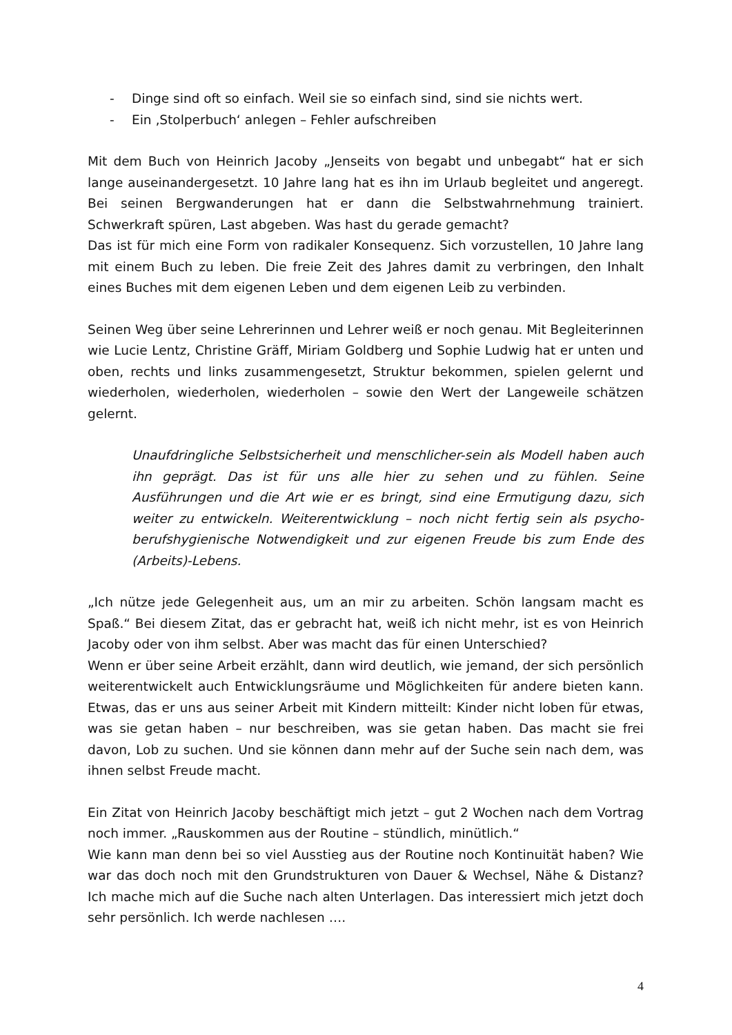- Dinge sind oft so einfach. Weil sie so einfach sind, sind sie nichts wert.
- Ein ‚Stolperbuch‘ anlegen – Fehler aufschreiben
Mit dem Buch von Heinrich Jacoby „Jenseits von begabt und unbegabt“ hat er sich lange auseinandergesetzt. 10 Jahre lang hat es ihn im Urlaub begleitet und angeregt. Bei seinen Bergwanderungen hat er dann die Selbstwahrnehmung trainiert. Schwerkraft spüren, Last abgeben. Was hast du gerade gemacht?
Das ist für mich eine Form von radikaler Konsequenz. Sich vorzustellen, 10 Jahre lang mit einem Buch zu leben. Die freie Zeit des Jahres damit zu verbringen, den Inhalt eines Buches mit dem eigenen Leben und dem eigenen Leib zu verbinden.
Seinen Weg über seine Lehrerinnen und Lehrer weiß er noch genau. Mit Begleiterinnen wie Lucie Lentz, Christine Gräff, Miriam Goldberg und Sophie Ludwig hat er unten und oben, rechts und links zusammengesetzt, Struktur bekommen, spielen gelernt und wiederholen, wiederholen, wiederholen – sowie den Wert der Langeweile schätzen gelernt.
Unaufdringliche Selbstsicherheit und menschlicher-sein als Modell haben auch ihn geprägt. Das ist für uns alle hier zu sehen und zu fühlen. Seine Ausführungen und die Art wie er es bringt, sind eine Ermutigung dazu, sich weiter zu entwickeln. Weiterentwicklung – noch nicht fertig sein als psycho-berufshygienische Notwendigkeit und zur eigenen Freude bis zum Ende des (Arbeits)-Lebens.
„Ich nütze jede Gelegenheit aus, um an mir zu arbeiten. Schön langsam macht es Spaß.“ Bei diesem Zitat, das er gebracht hat, weiß ich nicht mehr, ist es von Heinrich Jacoby oder von ihm selbst. Aber was macht das für einen Unterschied?
Wenn er über seine Arbeit erzählt, dann wird deutlich, wie jemand, der sich persönlich weiterentwickelt auch Entwicklungsräume und Möglichkeiten für andere bieten kann. Etwas, das er uns aus seiner Arbeit mit Kindern mitteilt: Kinder nicht loben für etwas, was sie getan haben – nur beschreiben, was sie getan haben. Das macht sie frei davon, Lob zu suchen. Und sie können dann mehr auf der Suche sein nach dem, was ihnen selbst Freude macht.
Ein Zitat von Heinrich Jacoby beschäftigt mich jetzt – gut 2 Wochen nach dem Vortrag noch immer. „Rauskommen aus der Routine – stündlich, minütlich.“
Wie kann man denn bei so viel Ausstieg aus der Routine noch Kontinuität haben? Wie war das doch noch mit den Grundstrukturen von Dauer & Wechsel, Nähe & Distanz? Ich mache mich auf die Suche nach alten Unterlagen. Das interessiert mich jetzt doch sehr persönlich. Ich werde nachlesen ….
4